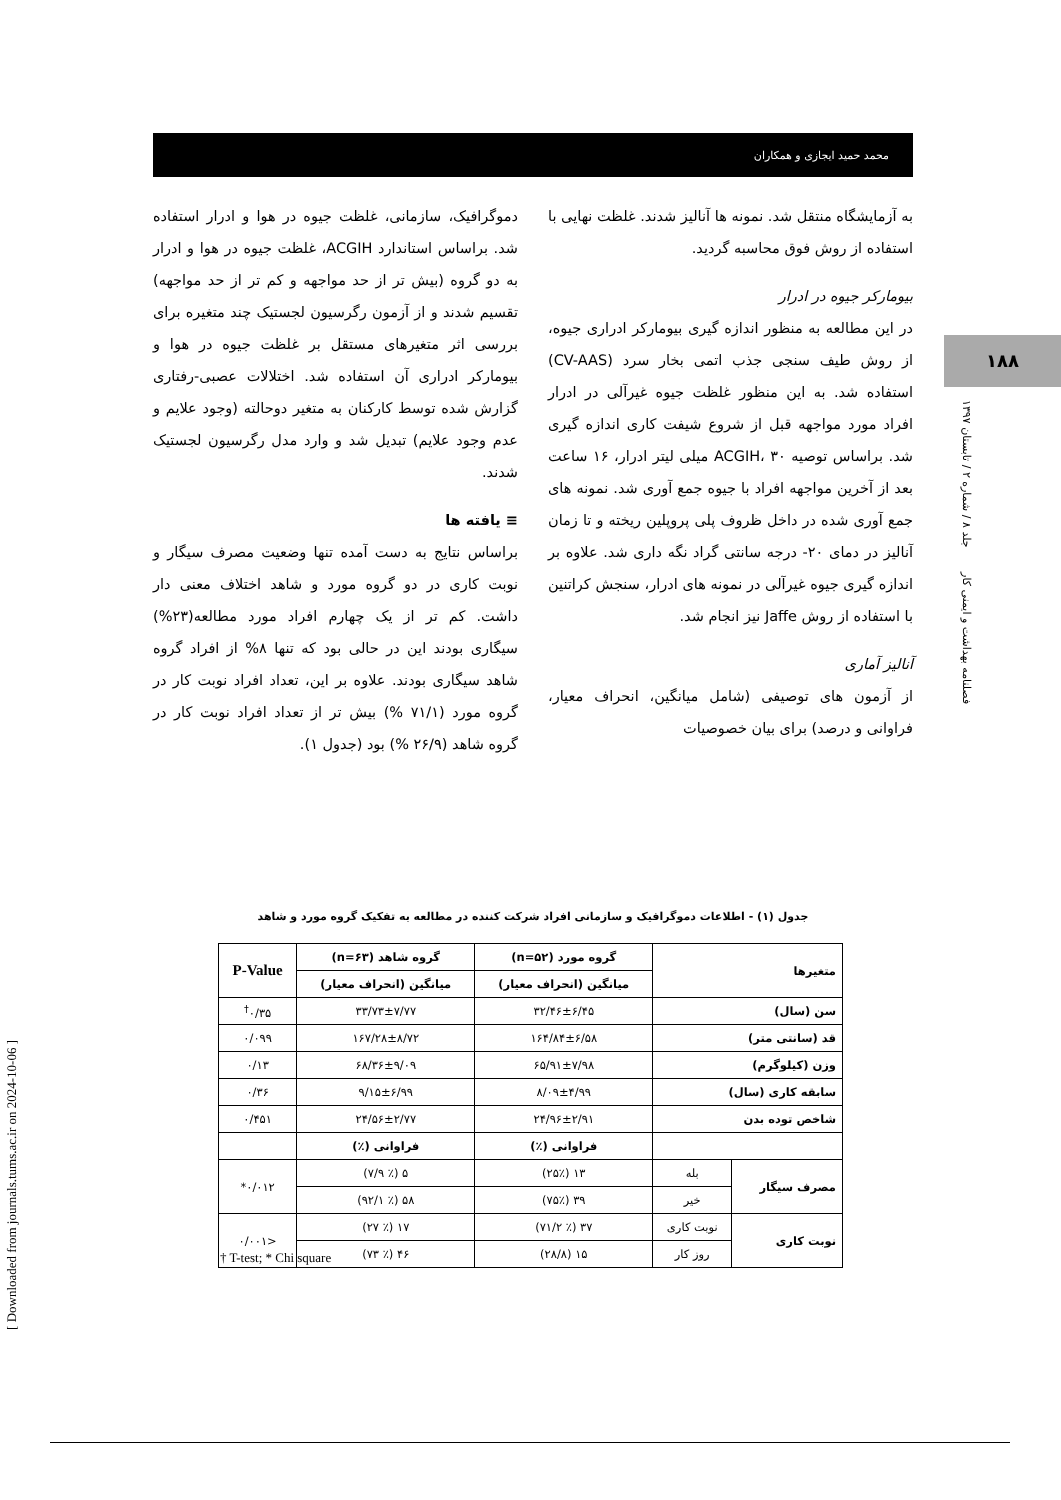محمد حمید ایجازی و همکاران
به آزمایشگاه منتقل شد. نمونه ها آنالیز شدند. غلظت نهایی با استفاده از روش فوق محاسبه گردید.
بیومارکر جیوه در ادرار
در این مطالعه به منظور اندازه گیری بیومارکر ادراری جیوه، از روش طیف سنجی جذب اتمی بخار سرد (CV-AAS) استفاده شد. به این منظور غلظت جیوه غیرآلی در ادرار افراد مورد مواجهه قبل از شروع شیفت کاری اندازه گیری شد. براساس توصیه ACGIH، ۳۰ میلی لیتر ادرار، ۱۶ ساعت بعد از آخرین مواجهه افراد با جیوه جمع آوری شد. نمونه های جمع آوری شده در داخل ظروف پلی پروپلین ریخته و تا زمان آنالیز در دمای ۲۰- درجه سانتی گراد نگه داری شد. علاوه بر اندازه گیری جیوه غیرآلی در نمونه های ادرار، سنجش کراتنین با استفاده از روش Jaffe نیز انجام شد.
آنالیز آماری
از آزمون های توصیفی (شامل میانگین، انحراف معیار، فراوانی و درصد) برای بیان خصوصیات
دموگرافیک، سازمانی، غلظت جیوه در هوا و ادرار استفاده شد. براساس استاندارد ACGIH، غلظت جیوه در هوا و ادرار به دو گروه (بیش تر از حد مواجهه و کم تر از حد مواجهه) تقسیم شدند و از آزمون رگرسیون لجستیک چند متغیره برای بررسی اثر متغیرهای مستقل بر غلظت جیوه در هوا و بیومارکر ادراری آن استفاده شد. اختلالات عصبی-رفتاری گزارش شده توسط کارکنان به متغیر دوحالته (وجود علایم و عدم وجود علایم) تبدیل شد و وارد مدل رگرسیون لجستیک شدند.
≡ یافته ها
براساس نتایج به دست آمده تنها وضعیت مصرف سیگار و نوبت کاری در دو گروه مورد و شاهد اختلاف معنی دار داشت. کم تر از یک چهارم افراد مورد مطالعه(۲۳%) سیگاری بودند این در حالی بود که تنها ۸% از افراد گروه شاهد سیگاری بودند. علاوه بر این، تعداد افراد نوبت کار در گروه مورد (۷۱/۱ %) بیش تر از تعداد افراد نوبت کار در گروه شاهد (۲۶/۹ %) بود (جدول ۱).
۱۸۸
فصلنامه بهداشت و ایمنی کار جلد ۸ / شماره ۲ / تابستان ۱۳۹۷
[ Downloaded from journals.tums.ac.ir on 2024-10-06 ]
جدول (۱) - اطلاعات دموگرافیک و سازمانی افراد شرکت کننده در مطالعه به تفکیک گروه مورد و شاهد
| متغیرها | | گروه مورد (n=۵۲) | گروه شاهد (n=۶۳) | P-Value |
| --- | --- | --- | --- | --- |
| | | میانگین (انحراف معیار) | میانگین (انحراف معیار) | |
| سن (سال) | | ۳۲/۴۶±۶/۴۵ | ۳۳/۷۳±۷/۷۷ | ۰/۳۵<sup>†</sup> |
| قد (سانتی متر) | | ۱۶۴/۸۴±۶/۵۸ | ۱۶۷/۲۸±۸/۷۲ | ۰/۰۹۹ |
| وزن (کیلوگرم) | | ۶۵/۹۱±۷/۹۸ | ۶۸/۳۶±۹/۰۹ | ۰/۱۳ |
| سابقه کاری (سال) | | ۸/۰۹±۴/۹۹ | ۹/۱۵±۶/۹۹ | ۰/۳۶ |
| شاخص توده بدن | | ۲۴/۹۶±۲/۹۱ | ۲۴/۵۶±۲/۷۷ | ۰/۴۵۱ |
| | | فراوانی (٪) | فراوانی (٪) | |
| مصرف سیگار | بله | ۱۳ (۲۵٪) | ۵ (٪ ۷/۹) | ۰/۰۱۲* |
| | خیر | ۳۹ (۷۵٪) | ۵۸ (٪ ۹۲/۱) | |
| نوبت کاری | نوبت کاری | ۳۷ (٪ ۷۱/۲) | ۱۷ (٪ ۲۷) | <۰/۰۰۱ |
| | روز کار | ۱۵ (۲۸/۸) | ۴۶ (٪ ۷۳) | |
† T-test; * Chi square